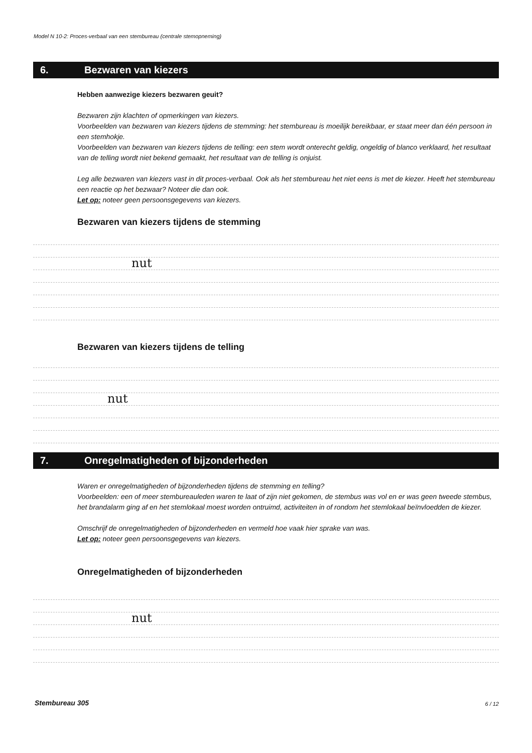Model N 10-2: Proces-verbaal van een stembureau (centrale stemopneming)
6. Bezwaren van kiezers
Hebben aanwezige kiezers bezwaren geuit?
Bezwaren zijn klachten of opmerkingen van kiezers.
Voorbeelden van bezwaren van kiezers tijdens de stemming: het stembureau is moeilijk bereikbaar, er staat meer dan één persoon in een stemhokje.
Voorbeelden van bezwaren van kiezers tijdens de telling: een stem wordt onterecht geldig, ongeldig of blanco verklaard, het resultaat van de telling wordt niet bekend gemaakt, het resultaat van de telling is onjuist.
Leg alle bezwaren van kiezers vast in dit proces-verbaal. Ook als het stembureau het niet eens is met de kiezer. Heeft het stembureau een reactie op het bezwaar? Noteer die dan ook.
Let op: noteer geen persoonsgegevens van kiezers.
Bezwaren van kiezers tijdens de stemming
nut
Bezwaren van kiezers tijdens de telling
nut
7. Onregelmatigheden of bijzonderheden
Waren er onregelmatigheden of bijzonderheden tijdens de stemming en telling?
Voorbeelden: een of meer stembureauleden waren te laat of zijn niet gekomen, de stembus was vol en er was geen tweede stembus, het brandalarm ging af en het stemlokaal moest worden ontruimd, activiteiten in of rondom het stemlokaal beïnvloedden de kiezer.
Omschrijf de onregelmatigheden of bijzonderheden en vermeld hoe vaak hier sprake van was.
Let op: noteer geen persoonsgegevens van kiezers.
Onregelmatigheden of bijzonderheden
nut
Stembureau 305 6 / 12